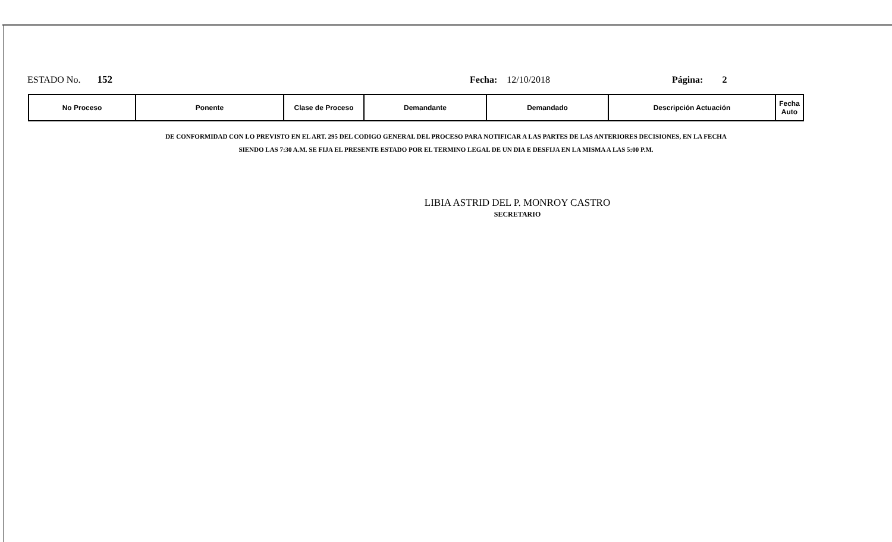ESTADO No. 152 Fecha: 12/10/2018 Página: 2
| No Proceso | Ponente | Clase de Proceso | Demandante | Demandado | Descripción Actuación | Fecha Auto |
| --- | --- | --- | --- | --- | --- | --- |
DE CONFORMIDAD CON LO PREVISTO EN EL ART. 295 DEL CODIGO GENERAL DEL PROCESO PARA NOTIFICAR A LAS PARTES DE LAS ANTERIORES DECISIONES, EN LA FECHA
SIENDO LAS 7:30 A.M. SE FIJA EL PRESENTE ESTADO POR EL TERMINO LEGAL DE UN DIA E DESFIJA EN LA MISMA A LAS 5:00 P.M.
LIBIA ASTRID DEL P. MONROY CASTRO
SECRETARIO